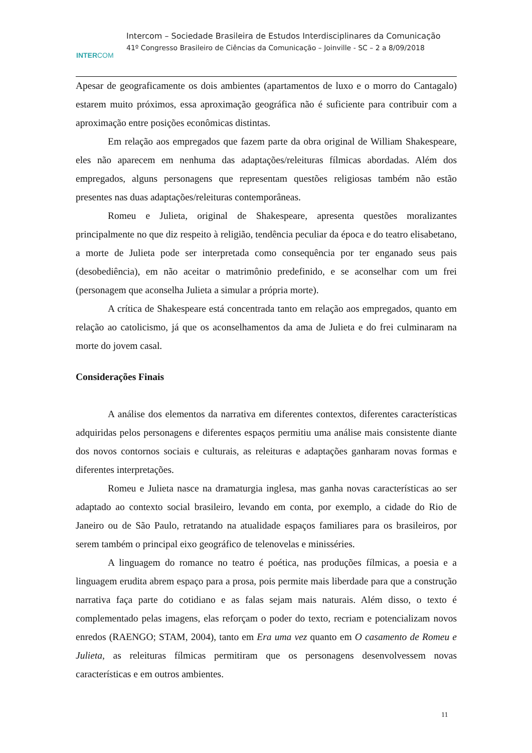INTERCOM
Intercom – Sociedade Brasileira de Estudos Interdisciplinares da Comunicação
41º Congresso Brasileiro de Ciências da Comunicação – Joinville - SC – 2 a 8/09/2018
Apesar de geograficamente os dois ambientes (apartamentos de luxo e o morro do Cantagalo) estarem muito próximos, essa aproximação geográfica não é suficiente para contribuir com a aproximação entre posições econômicas distintas.
Em relação aos empregados que fazem parte da obra original de William Shakespeare, eles não aparecem em nenhuma das adaptações/releituras fílmicas abordadas. Além dos empregados, alguns personagens que representam questões religiosas também não estão presentes nas duas adaptações/releituras contemporâneas.
Romeu e Julieta, original de Shakespeare, apresenta questões moralizantes principalmente no que diz respeito à religião, tendência peculiar da época e do teatro elisabetano, a morte de Julieta pode ser interpretada como consequência por ter enganado seus pais (desobediência), em não aceitar o matrimônio predefinido, e se aconselhar com um frei (personagem que aconselha Julieta a simular a própria morte).
A crítica de Shakespeare está concentrada tanto em relação aos empregados, quanto em relação ao catolicismo, já que os aconselhamentos da ama de Julieta e do frei culminaram na morte do jovem casal.
Considerações Finais
A análise dos elementos da narrativa em diferentes contextos, diferentes características adquiridas pelos personagens e diferentes espaços permitiu uma análise mais consistente diante dos novos contornos sociais e culturais, as releituras e adaptações ganharam novas formas e diferentes interpretações.
Romeu e Julieta nasce na dramaturgia inglesa, mas ganha novas características ao ser adaptado ao contexto social brasileiro, levando em conta, por exemplo, a cidade do Rio de Janeiro ou de São Paulo, retratando na atualidade espaços familiares para os brasileiros, por serem também o principal eixo geográfico de telenovelas e minisséries.
A linguagem do romance no teatro é poética, nas produções fílmicas, a poesia e a linguagem erudita abrem espaço para a prosa, pois permite mais liberdade para que a construção narrativa faça parte do cotidiano e as falas sejam mais naturais. Além disso, o texto é complementado pelas imagens, elas reforçam o poder do texto, recriam e potencializam novos enredos (RAENGO; STAM, 2004), tanto em Era uma vez quanto em O casamento de Romeu e Julieta, as releituras fílmicas permitiram que os personagens desenvolvessem novas características e em outros ambientes.
11